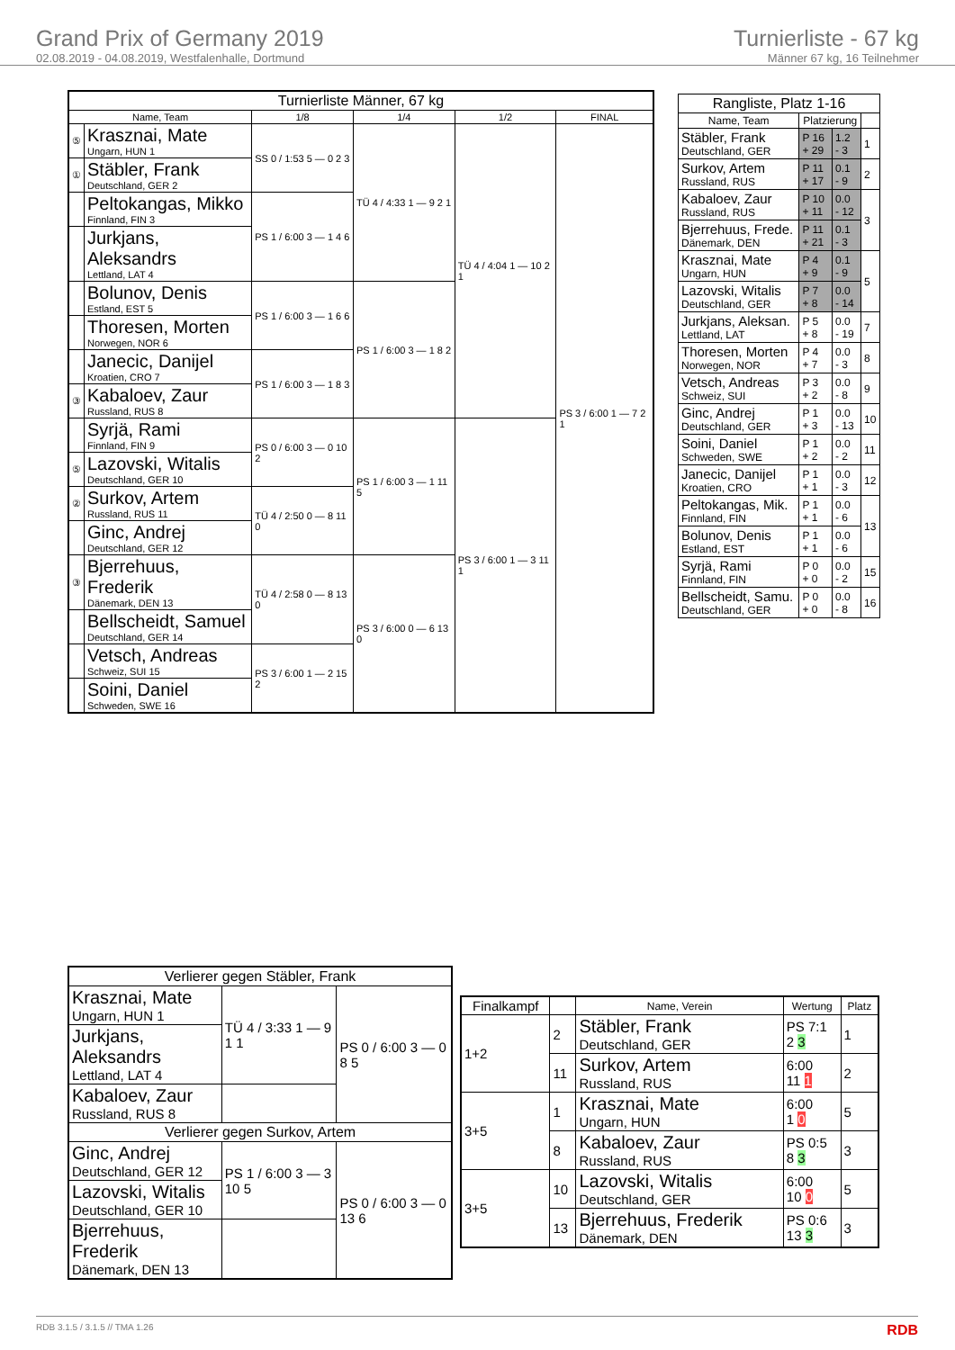Grand Prix of Germany 2019
02.08.2019 - 04.08.2019, Westfalenhalle, Dortmund
Turnierliste - 67 kg
Männer 67 kg, 16 Teilnehmer
| Turnierliste Männer, 67 kg | | | | | |
| --- | --- | --- | --- | --- | --- |
| Name, Team | | 1/8 | 1/4 | 1/2 | FINAL |
| ⑤ | Krasznai, Mate Ungarn, HUN 1 | SS 0 / 1:53 5 — 0 2 3 | TÜ 4 / 4:33 1 — 9 2 1 | TÜ 4 / 4:04 1 — 10 2 1 | PS 3 / 6:00 1 — 7 2 1 |
| ① | Stäbler, Frank Deutschland, GER 2 | | | | |
| | Peltokangas, Mikko Finnland, FIN 3 | PS 1 / 6:00 3 — 1 4 6 | | | |
| | Jurkjans, Aleksandrs Lettland, LAT 4 | | | | |
| | Bolunov, Denis Estland, EST 5 | PS 1 / 6:00 3 — 1 6 6 | PS 1 / 6:00 3 — 1 8 2 | | |
| | Thoresen, Morten Norwegen, NOR 6 | | | | |
| | Janecic, Danijel Kroatien, CRO 7 | PS 1 / 6:00 3 — 1 8 3 | | | |
| ③ | Kabaloev, Zaur Russland, RUS 8 | | | | |
| | Syrjä, Rami Finnland, FIN 9 | PS 0 / 6:00 3 — 0 10 2 | PS 1 / 6:00 3 — 1 11 5 | PS 3 / 6:00 1 — 3 11 1 | |
| ⑤ | Lazovski, Witalis Deutschland, GER 10 | | | | |
| ② | Surkov, Artem Russland, RUS 11 | TÜ 4 / 2:50 0 — 8 11 0 | | | |
| | Ginc, Andrej Deutschland, GER 12 | | | | |
| ③ | Bjerrehuus, Frederik Dänemark, DEN 13 | TÜ 4 / 2:58 0 — 8 13 0 | PS 3 / 6:00 0 — 6 13 0 | | |
| | Bellscheidt, Samuel Deutschland, GER 14 | | | | |
| | Vetsch, Andreas Schweiz, SUI 15 | PS 3 / 6:00 1 — 2 15 2 | | | |
| | Soini, Daniel Schweden, SWE 16 | | | | |
| Rangliste, Platz 1-16 | | | |
| --- | --- | --- | --- |
| Name, Team | Platzierung | | |
| Stäbler, Frank Deutschland, GER | P 16 + 29 | 1.2 - 3 | 1 |
| Surkov, Artem Russland, RUS | P 11 + 17 | 0.1 - 9 | 2 |
| Kabaloev, Zaur Russland, RUS | P 10 + 11 | 0.0 - 12 | 3 |
| Bjerrehuus, Frede. Dänemark, DEN | P 11 + 21 | 0.1 - 3 | |
| Krasznai, Mate Ungarn, HUN | P 4 + 9 | 0.1 - 9 | 5 |
| Lazovski, Witalis Deutschland, GER | P 7 + 8 | 0.0 - 14 | |
| Jurkjans, Aleksan. Lettland, LAT | P 5 + 8 | 0.0 - 19 | 7 |
| Thoresen, Morten Norwegen, NOR | P 4 + 7 | 0.0 - 3 | 8 |
| Vetsch, Andreas Schweiz, SUI | P 3 + 2 | 0.0 - 8 | 9 |
| Ginc, Andrej Deutschland, GER | P 1 + 3 | 0.0 - 13 | 10 |
| Soini, Daniel Schweden, SWE | P 1 + 2 | 0.0 - 2 | 11 |
| Janecic, Danijel Kroatien, CRO | P 1 + 1 | 0.0 - 3 | 12 |
| Peltokangas, Mik. Finnland, FIN | P 1 + 1 | 0.0 - 6 | 13 |
| Bolunov, Denis Estland, EST | P 1 + 1 | 0.0 - 6 | |
| Syrjä, Rami Finnland, FIN | P 0 + 0 | 0.0 - 2 | 15 |
| Bellscheidt, Samu. Deutschland, GER | P 0 + 0 | 0.0 - 8 | 16 |
| Verlierer gegen Stäbler, Frank | | |
| --- | --- | --- |
| Krasznai, Mate Ungarn, HUN 1 | TÜ 4 / 3:33 1 — 9 1 1 | PS 0 / 6:00 3 — 0 8 5 |
| Jurkjans, Aleksandrs Lettland, LAT 4 | | |
| Kabaloev, Zaur Russland, RUS 8 | | |
| Verlierer gegen Surkov, Artem | | |
| Ginc, Andrej Deutschland, GER 12 | PS 1 / 6:00 3 — 3 10 5 | PS 0 / 6:00 3 — 0 13 6 |
| Lazovski, Witalis Deutschland, GER 10 | | |
| Bjerrehuus, Frederik Dänemark, DEN 13 | | |
| Finalkampf | | Name, Verein | Wertung | Platz |
| --- | --- | --- | --- | --- |
| 1+2 | 2 | Stäbler, Frank Deutschland, GER | PS 7:1 2 3 | 1 |
| | 11 | Surkov, Artem Russland, RUS | 6:00 11 1 | 2 |
| 3+5 | 1 | Krasznai, Mate Ungarn, HUN | 6:00 1 0 | 5 |
| | 8 | Kabaloev, Zaur Russland, RUS | PS 0:5 8 3 | 3 |
| 3+5 | 10 | Lazovski, Witalis Deutschland, GER | 6:00 10 0 | 5 |
| | 13 | Bjerrehuus, Frederik Dänemark, DEN | PS 0:6 13 3 | 3 |
RDB 3.1.5 / 3.1.5 // TMA 1.26 RDB